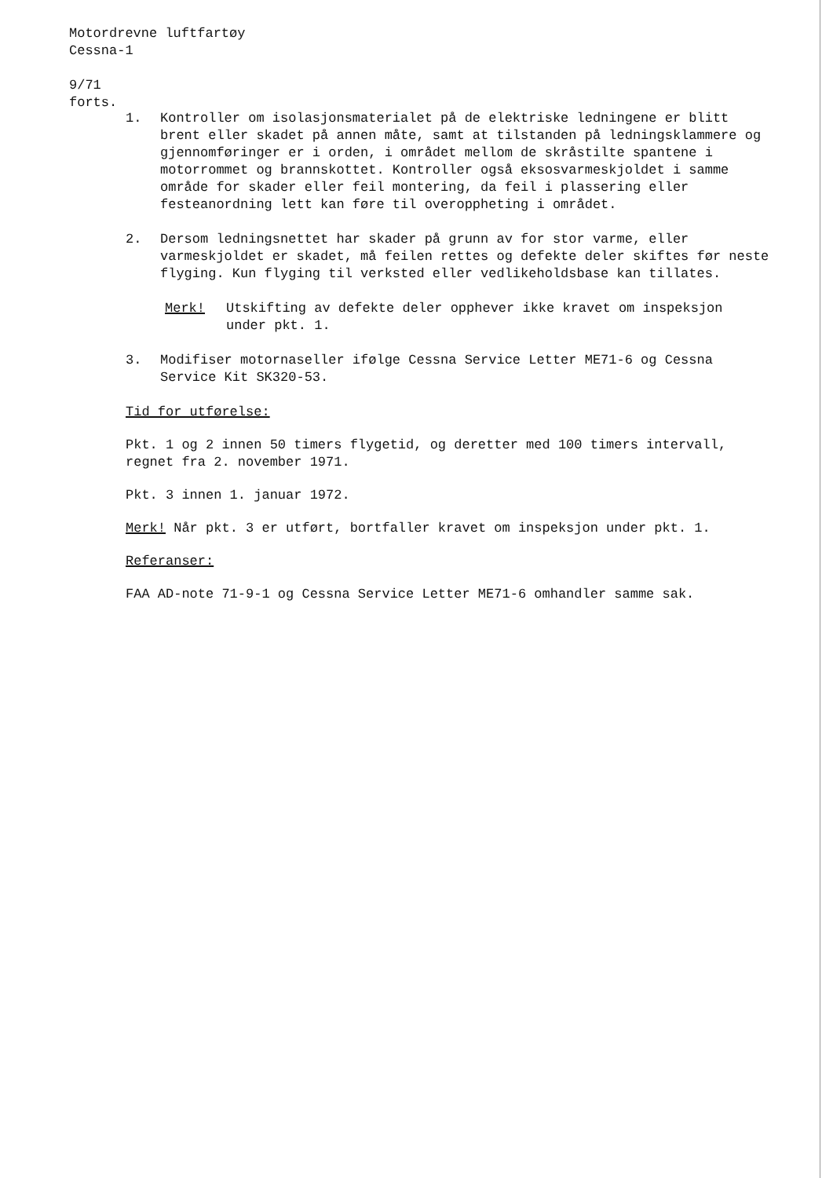Motordrevne luftfartøy
Cessna-1
9/71
forts.
1. Kontroller om isolasjonsmaterialet på de elektriske ledningene er blitt brent eller skadet på annen måte, samt at tilstanden på ledningsklammere og gjennomføringer er i orden, i området mellom de skråstilte spantene i motorrommet og brannskottet. Kontroller også eksosvarmeskjoldet i samme område for skader eller feil montering, da feil i plassering eller festeanordning lett kan føre til overoppheting i området.
2. Dersom ledningsnettet har skader på grunn av for stor varme, eller varmeskjoldet er skadet, må feilen rettes og defekte deler skiftes før neste flyging. Kun flyging til verksted eller vedlikeholdsbase kan tillates.
Merk! Utskifting av defekte deler opphever ikke kravet om inspeksjon under pkt. 1.
3. Modifiser motornaseller ifølge Cessna Service Letter ME71-6 og Cessna Service Kit SK320-53.
Tid for utførelse:
Pkt. 1 og 2 innen 50 timers flygetid, og deretter med 100 timers intervall, regnet fra 2. november 1971.
Pkt. 3 innen 1. januar 1972.
Merk! Når pkt. 3 er utført, bortfaller kravet om inspeksjon under pkt. 1.
Referanser:
FAA AD-note 71-9-1 og Cessna Service Letter ME71-6 omhandler samme sak.